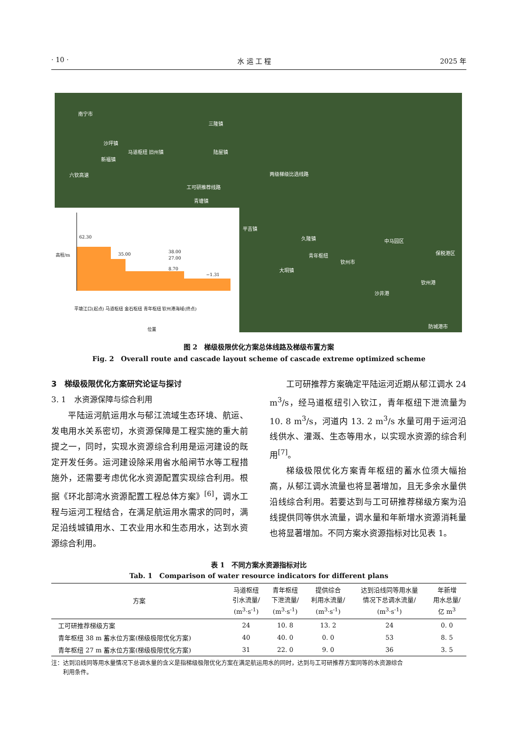· 10 · 水 运 工 程 2025 年
南宁市
沙坪镇
马道枢纽 旧州镇
新福镇
三隆镇
陆屋镇
两级梯级比选线路
工可研推荐线路
青塘镇
平吉镇
久隆镇
青年枢纽
钦州市
大垌镇
中马园区
保税港区
钦州港
沙井港
防城港市
六钦高速
62.30
35.00 38.00
27.00
8.70
−1.31
高程/m
平塘江口(起点) 马道枢纽 金石枢纽 青年枢纽 钦州港海域(终点)
位置
图 2　梯级极限优化方案总体线路及梯级布置方案
Fig. 2　Overall route and cascade layout scheme of cascade extreme optimized scheme
3　梯级极限优化方案研究论证与探讨
3. 1　水资源保障与综合利用
平陆运河航运用水与郁江流域生态环境、航运、发电用水关系密切，水资源保障是工程实施的重大前提之一，同时，实现水资源综合利用是运河建设的既定开发任务。运河建设除采用省水船闸节水等工程措施外，还需要考虑优化水资源配置实现综合利用。根据《环北部湾水资源配置工程总体方案》<sup>[6]</sup>，调水工程与运河工程结合，在满足航运用水需求的同时，满足沿线城镇用水、工农业用水和生态用水，达到水资源综合利用。
工可研推荐方案确定平陆运河近期从郁江调水 24 m<sup>3</sup>/s，经马道枢纽引入钦江，青年枢纽下泄流量为 10. 8 m<sup>3</sup>/s，河道内 13. 2 m<sup>3</sup>/s 水量可用于运河沿线供水、灌溉、生态等用水，以实现水资源的综合利用<sup>[7]</sup>。
梯级极限优化方案青年枢纽的蓄水位须大幅抬高，从郁江调水流量也将显著增加，且无多余水量供沿线综合利用。若要达到与工可研推荐梯级方案为沿线提供同等供水流量，调水量和年新增水资源消耗量也将显著增加。不同方案水资源指标对比见表 1。
表 1　不同方案水资源指标对比
Tab. 1　Comparison of water resource indicators for different plans
| 方案 | 马道枢纽 引水流量/ (m<sup>3</sup>·s<sup>-1</sup>) | 青年枢纽 下泄流量/ (m<sup>3</sup>·s<sup>-1</sup>) | 提供综合 利用水流量/ (m<sup>3</sup>·s<sup>-1</sup>) | 达到沿线同等用水量 情况下总调水流量/ (m<sup>3</sup>·s<sup>-1</sup>) | 年新增 用水总量/ 亿 m<sup>3</sup> |
| --- | --- | --- | --- | --- | --- |
| 工可研推荐梯级方案 | 24 | 10. 8 | 13. 2 | 24 | 0. 0 |
| 青年枢纽 38 m 蓄水位方案(梯级极限优化方案) | 40 | 40. 0 | 0. 0 | 53 | 8. 5 |
| 青年枢纽 27 m 蓄水位方案(梯级极限优化方案) | 31 | 22. 0 | 9. 0 | 36 | 3. 5 |
注：达到沿线同等用水量情况下总调水量的含义是指梯级极限优化方案在满足航运用水的同时，达到与工可研推荐方案同等的水资源综合
　　利用条件。